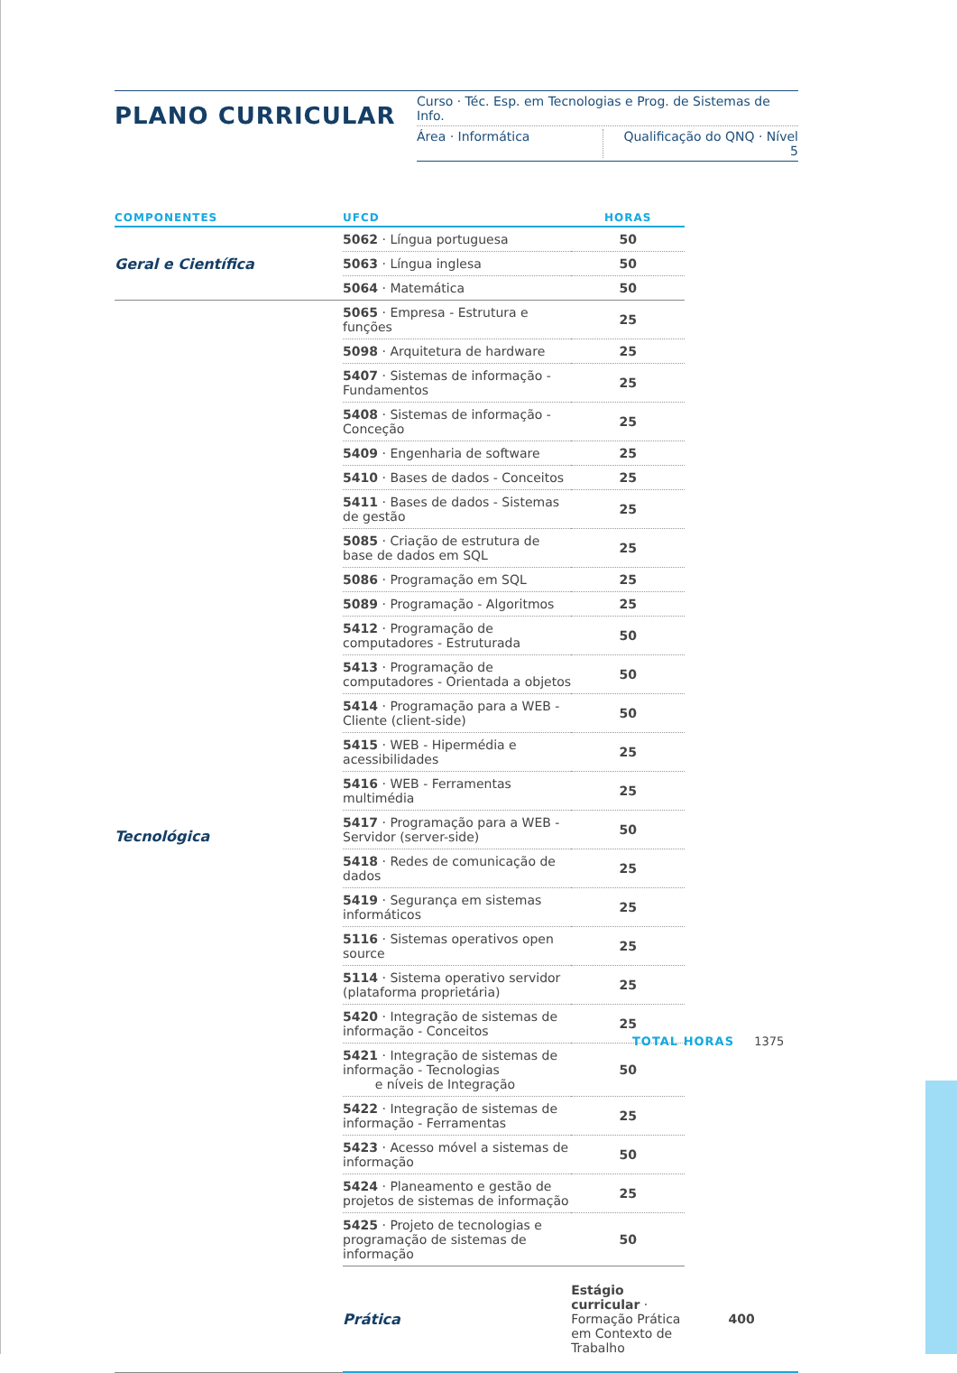PLANO CURRICULAR
Curso · Téc. Esp. em Tecnologias e Prog. de Sistemas de Info.
Área · Informática Qualificação do QNQ · Nível 5
| COMPONENTES | UFCD | HORAS | |
| --- | --- | --- | --- |
| Geral e Científica | 5062 · Língua portuguesa | 50 | |
| | 5063 · Língua inglesa | 50 | |
| | 5064 · Matemática | 50 | |
| Tecnológica | 5065 · Empresa - Estrutura e funções | 25 | |
| | 5098 · Arquitetura de hardware | 25 | |
| | 5407 · Sistemas de informação - Fundamentos | 25 | |
| | 5408 · Sistemas de informação - Conceção | 25 | |
| | 5409 · Engenharia de software | 25 | |
| | 5410 · Bases de dados - Conceitos | 25 | |
| | 5411 · Bases de dados - Sistemas de gestão | 25 | |
| | 5085 · Criação de estrutura de base de dados em SQL | 25 | |
| | 5086 · Programação em SQL | 25 | |
| | 5089 · Programação - Algoritmos | 25 | |
| | 5412 · Programação de computadores - Estruturada | 50 | |
| | 5413 · Programação de computadores - Orientada a objetos | 50 | |
| | 5414 · Programação para a WEB - Cliente (client-side) | 50 | |
| | 5415 · WEB - Hipermédia e acessibilidades | 25 | |
| | 5416 · WEB - Ferramentas multimédia | 25 | |
| | 5417 · Programação para a WEB - Servidor (server-side) | 50 | |
| | 5418 · Redes de comunicação de dados | 25 | |
| | 5419 · Segurança em sistemas informáticos | 25 | |
| | 5116 · Sistemas operativos open source | 25 | |
| | 5114 · Sistema operativo servidor (plataforma proprietária) | 25 | |
| | 5420 · Integração de sistemas de informação - Conceitos | 25 | |
| | 5421 · Integração de sistemas de informação - Tecnologias e níveis de Integração | 50 | |
| | 5422 · Integração de sistemas de informação - Ferramentas | 25 | |
| | 5423 · Acesso móvel a sistemas de informação | 50 | |
| | 5424 · Planeamento e gestão de projetos de sistemas de informação | 25 | |
| | 5425 · Projeto de tecnologias e programação de sistemas de informação | 50 | |
| | Prática | Estágio curricular · Formação Prática em Contexto de Trabalho | 400 |
TOTAL HORAS 1375